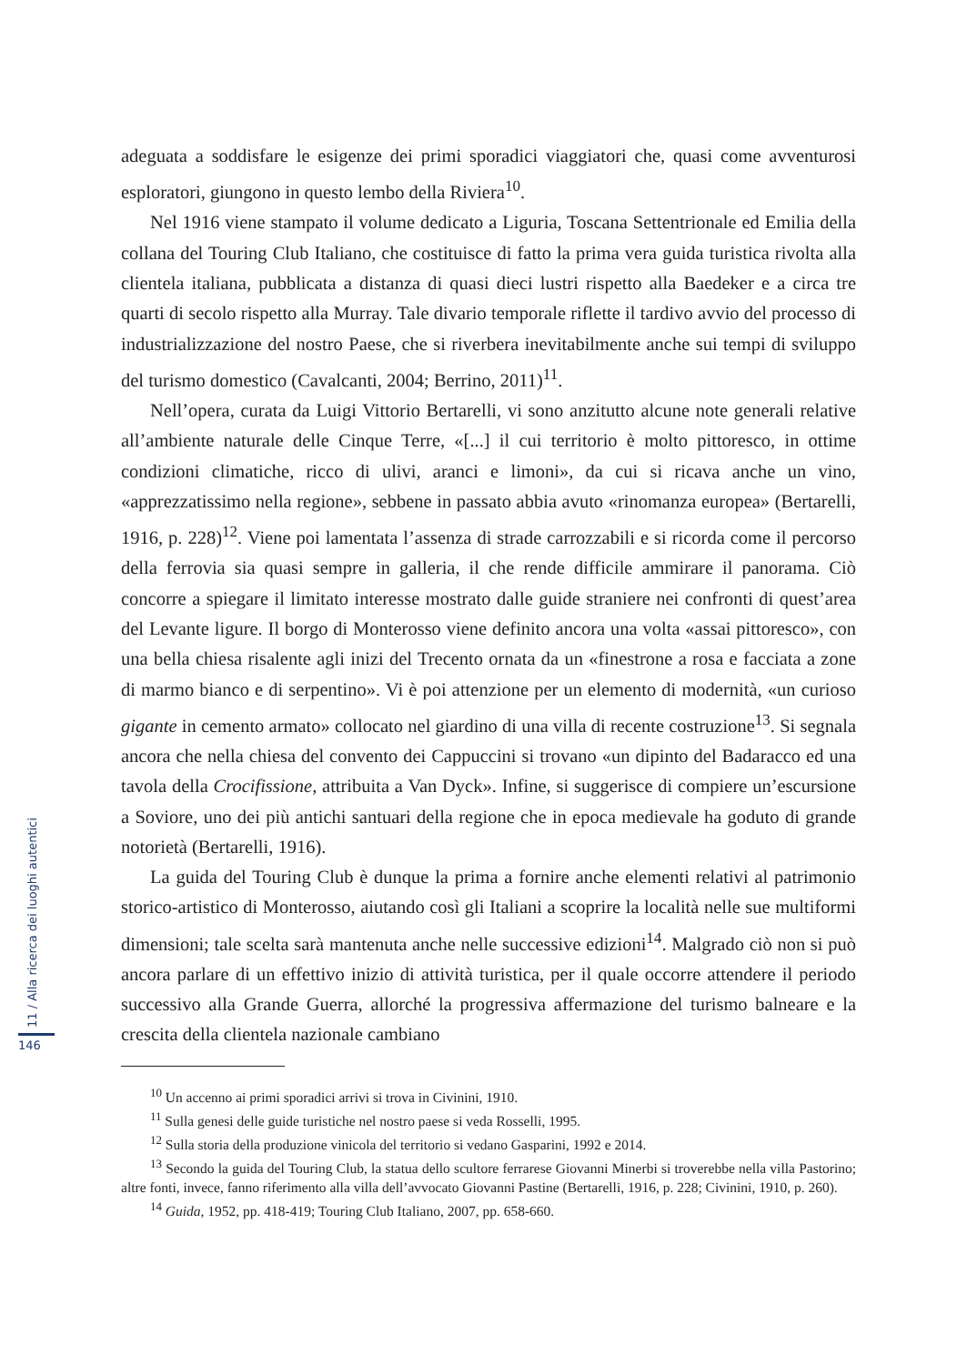adeguata a soddisfare le esigenze dei primi sporadici viaggiatori che, quasi come avventurosi esploratori, giungono in questo lembo della Riviera<sup>10</sup>.
Nel 1916 viene stampato il volume dedicato a Liguria, Toscana Settentrionale ed Emilia della collana del Touring Club Italiano, che costituisce di fatto la prima vera guida turistica rivolta alla clientela italiana, pubblicata a distanza di quasi dieci lustri rispetto alla Baedeker e a circa tre quarti di secolo rispetto alla Murray. Tale divario temporale riflette il tardivo avvio del processo di industrializzazione del nostro Paese, che si riverbera inevitabilmente anche sui tempi di sviluppo del turismo domestico (Cavalcanti, 2004; Berrino, 2011)<sup>11</sup>.
Nell’opera, curata da Luigi Vittorio Bertarelli, vi sono anzitutto alcune note generali relative all’ambiente naturale delle Cinque Terre, «[...] il cui territorio è molto pittoresco, in ottime condizioni climatiche, ricco di ulivi, aranci e limoni», da cui si ricava anche un vino, «apprezzatissimo nella regione», sebbene in passato abbia avuto «rinomanza europea» (Bertarelli, 1916, p. 228)<sup>12</sup>. Viene poi lamentata l’assenza di strade carrozzabili e si ricorda come il percorso della ferrovia sia quasi sempre in galleria, il che rende difficile ammirare il panorama. Ciò concorre a spiegare il limitato interesse mostrato dalle guide straniere nei confronti di quest’area del Levante ligure. Il borgo di Monterosso viene definito ancora una volta «assai pittoresco», con una bella chiesa risalente agli inizi del Trecento ornata da un «finestrone a rosa e facciata a zone di marmo bianco e di serpentino». Vi è poi attenzione per un elemento di modernità, «un curioso gigante in cemento armato» collocato nel giardino di una villa di recente costruzione<sup>13</sup>. Si segnala ancora che nella chiesa del convento dei Cappuccini si trovano «un dipinto del Badaracco ed una tavola della Crocifissione, attribuita a Van Dyck». Infine, si suggerisce di compiere un’escursione a Soviore, uno dei più antichi santuari della regione che in epoca medievale ha goduto di grande notorietà (Bertarelli, 1916).
La guida del Touring Club è dunque la prima a fornire anche elementi relativi al patrimonio storico-artistico di Monterosso, aiutando così gli Italiani a scoprire la località nelle sue multiformi dimensioni; tale scelta sarà mantenuta anche nelle successive edizioni<sup>14</sup>. Malgrado ciò non si può ancora parlare di un effettivo inizio di attività turistica, per il quale occorre attendere il periodo successivo alla Grande Guerra, allorché la progressiva affermazione del turismo balneare e la crescita della clientela nazionale cambiano
<sup>10</sup> Un accenno ai primi sporadici arrivi si trova in Civinini, 1910.
<sup>11</sup> Sulla genesi delle guide turistiche nel nostro paese si veda Rosselli, 1995.
<sup>12</sup> Sulla storia della produzione vinicola del territorio si vedano Gasparini, 1992 e 2014.
<sup>13</sup> Secondo la guida del Touring Club, la statua dello scultore ferrarese Giovanni Minerbi si troverebbe nella villa Pastorino; altre fonti, invece, fanno riferimento alla villa dell’avvocato Giovanni Pastine (Bertarelli, 1916, p. 228; Civinini, 1910, p. 260).
<sup>14</sup> Guida, 1952, pp. 418-419; Touring Club Italiano, 2007, pp. 658-660.
11 / Alla ricerca dei luoghi autentici
146